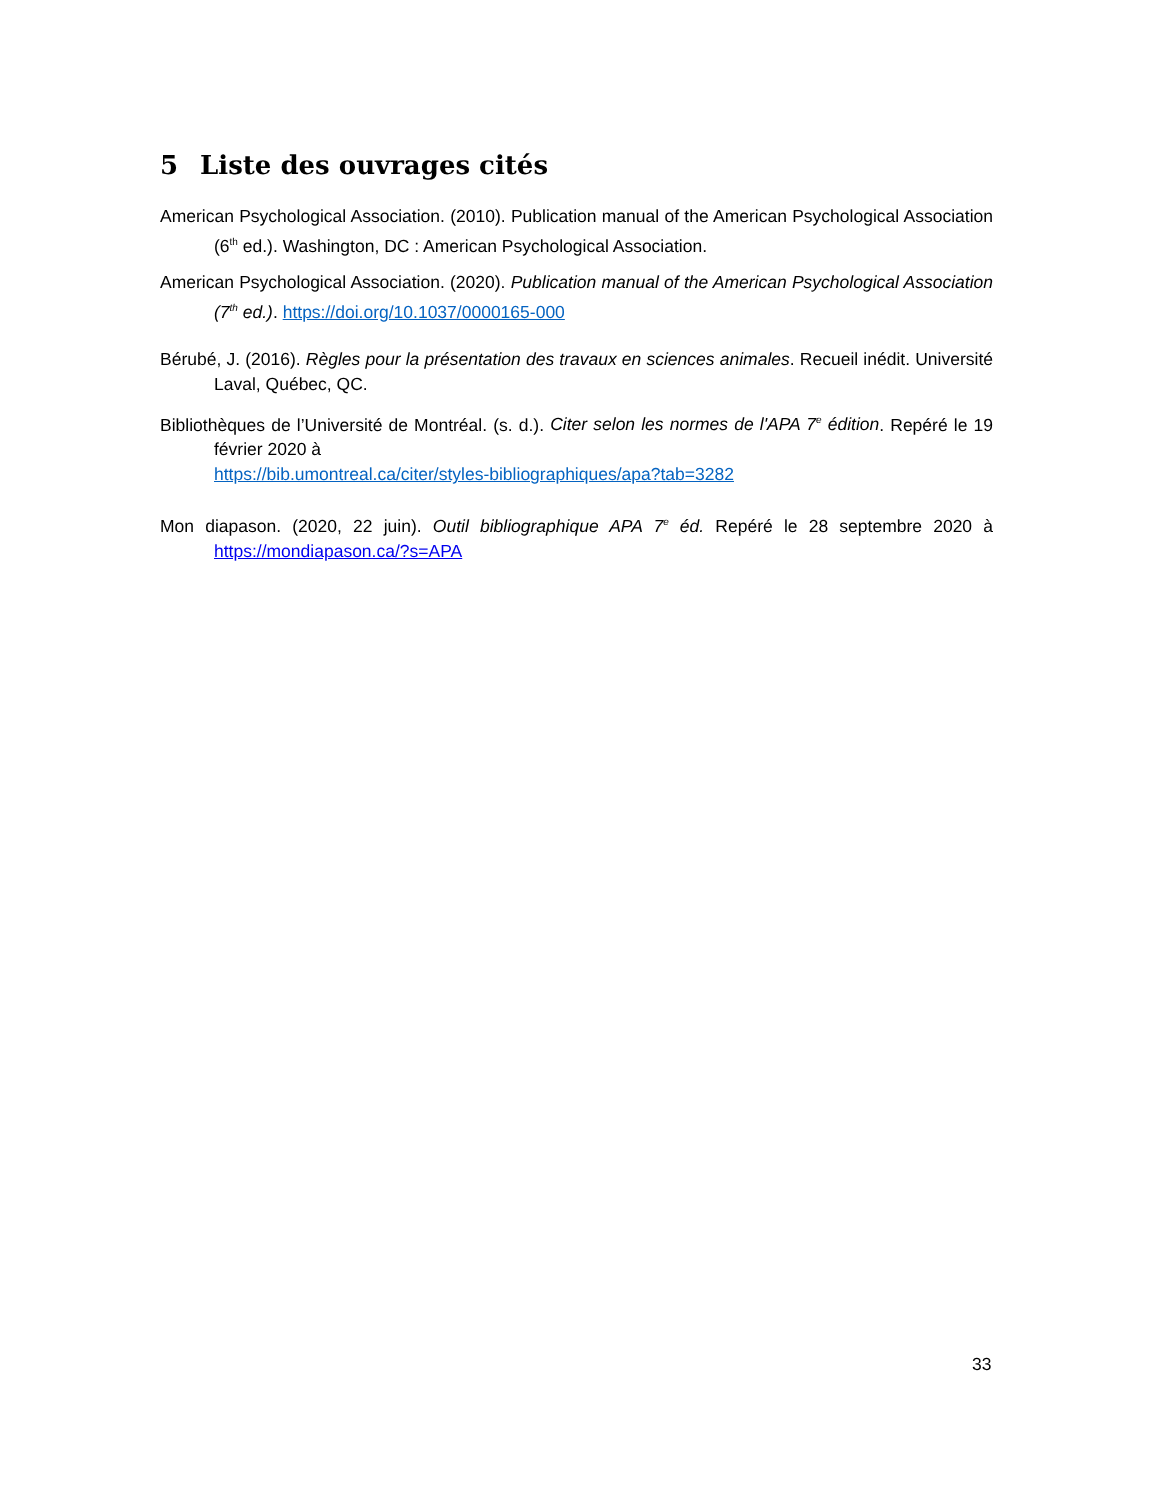5 Liste des ouvrages cités
American Psychological Association. (2010). Publication manual of the American Psychological Association (6<sup>th</sup> ed.). Washington, DC : American Psychological Association.
American Psychological Association. (2020). Publication manual of the American Psychological Association (7<sup>th</sup> ed.). https://doi.org/10.1037/0000165-000
Bérubé, J. (2016). Règles pour la présentation des travaux en sciences animales. Recueil inédit. Université Laval, Québec, QC.
Bibliothèques de l’Université de Montréal. (s. d.). Citer selon les normes de l'APA 7<sup>e</sup> édition. Repéré le 19 février 2020 à
https://bib.umontreal.ca/citer/styles-bibliographiques/apa?tab=3282
Mon diapason. (2020, 22 juin). Outil bibliographique APA 7<sup>e</sup> éd. Repéré le 28 septembre 2020 à https://mondiapason.ca/?s=APA
33